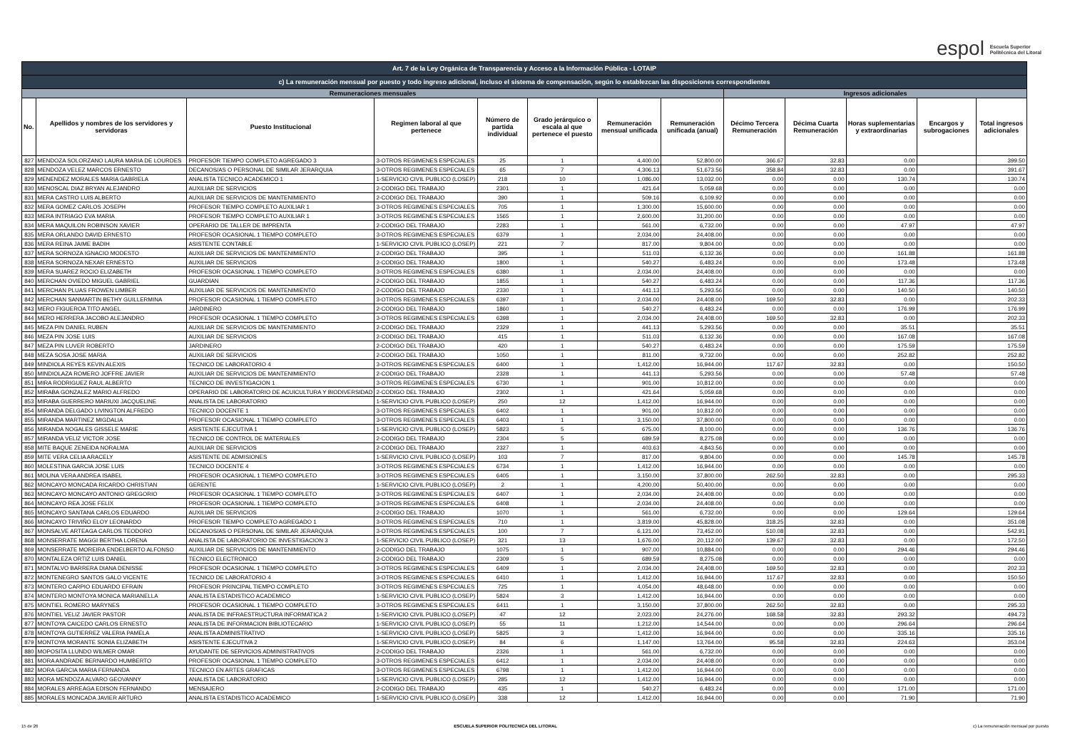espol Escuela Superior
Politécnica del Litoral
| Art. 7 de la Ley Orgánica de Transparencia y Acceso a la Información Pública - LOTAIP | | | | | | | | | | | | |
| --- | --- | --- | --- | --- | --- | --- | --- | --- | --- | --- | --- | --- |
| c) La remuneración mensual por puesto y todo ingreso adicional, incluso el sistema de compensación, según lo establezcan las disposiciones correspondientes | | | | | | | | | | | | |
| Remuneraciones mensuales | | | | | | | | Ingresos adicionales | | | | |
| No. | Apellidos y nombres de los servidores y servidoras | Puesto Institucional | Regimen laboral al que pertenece | Número de partida individual | Grado jerárquico o escala al que pertenece el puesto | Remuneración mensual unificada | Remuneración unificada (anual) | Décimo Tercera Remuneración | Décima Cuarta Remuneración | Horas suplementarias y extraordinarias | Encargos y subrogaciones | Total ingresos adicionales |
| 827 | MENDOZA SOLORZANO LAURA MARIA DE LOURDES | PROFESOR TIEMPO COMPLETO AGREGADO 3 | 3-OTROS REGIMENES ESPECIALES | 25 | 1 | 4,400.00 | 52,800.00 | 366.67 | 32.83 | 0.00 | | 399.50 |
| 828 | MENDOZA VELEZ MARCOS ERNESTO | DECANOS/AS O PERSONAL DE SIMILAR JERARQUIA | 3-OTROS REGIMENES ESPECIALES | 65 | 7 | 4,306.13 | 51,673.56 | 358.84 | 32.83 | 0.00 | | 391.67 |
| 829 | MENENDEZ MORALES MARIA GABRIELA | ANALISTA TECNICO ACADEMICO 1 | 1-SERVICIO CIVIL PUBLICO (LOSEP) | 218 | 10 | 1,086.00 | 13,032.00 | 0.00 | 0.00 | 130.74 | | 130.74 |
| 830 | MENOSCAL DIAZ BRYAN ALEJANDRO | AUXILIAR DE SERVICIOS | 2-CODIGO DEL TRABAJO | 2301 | 1 | 421.64 | 5,059.68 | 0.00 | 0.00 | 0.00 | | 0.00 |
| 831 | MERA CASTRO LUIS ALBERTO | AUXILIAR DE SERVICIOS DE MANTENIMIENTO | 2-CODIGO DEL TRABAJO | 390 | 1 | 509.16 | 6,109.92 | 0.00 | 0.00 | 0.00 | | 0.00 |
| 832 | MERA GOMEZ CARLOS JOSEPH | PROFESOR TIEMPO COMPLETO AUXILIAR 1 | 3-OTROS REGIMENES ESPECIALES | 705 | 1 | 1,300.00 | 15,600.00 | 0.00 | 0.00 | 0.00 | | 0.00 |
| 833 | MERA INTRIAGO EVA MARIA | PROFESOR TIEMPO COMPLETO AUXILIAR 1 | 3-OTROS REGIMENES ESPECIALES | 1565 | 1 | 2,600.00 | 31,200.00 | 0.00 | 0.00 | 0.00 | | 0.00 |
| 834 | MERA MAQUILON ROBINSON XAVIER | OPERARIO DE TALLER DE IMPRENTA | 2-CODIGO DEL TRABAJO | 2283 | 1 | 561.00 | 6,732.00 | 0.00 | 0.00 | 47.97 | | 47.97 |
| 835 | MERA ORLANDO DAVID ERNESTO | PROFESOR OCASIONAL 1 TIEMPO COMPLETO | 3-OTROS REGIMENES ESPECIALES | 6379 | 1 | 2,034.00 | 24,408.00 | 0.00 | 0.00 | 0.00 | | 0.00 |
| 836 | MERA REINA JAIME BADIH | ASISTENTE CONTABLE | 1-SERVICIO CIVIL PUBLICO (LOSEP) | 221 | 7 | 817.00 | 9,804.00 | 0.00 | 0.00 | 0.00 | | 0.00 |
| 837 | MERA SORNOZA IGNACIO MODESTO | AUXILIAR DE SERVICIOS DE MANTENIMIENTO | 2-CODIGO DEL TRABAJO | 395 | 1 | 511.03 | 6,132.36 | 0.00 | 0.00 | 161.88 | | 161.88 |
| 838 | MERA SORNOZA NEXAR ERNESTO | AUXILIAR DE SERVICIOS | 2-CODIGO DEL TRABAJO | 1800 | 1 | 540.27 | 6,483.24 | 0.00 | 0.00 | 173.48 | | 173.48 |
| 839 | MERA SUAREZ ROCIO ELIZABETH | PROFESOR OCASIONAL 1 TIEMPO COMPLETO | 3-OTROS REGIMENES ESPECIALES | 6380 | 1 | 2,034.00 | 24,408.00 | 0.00 | 0.00 | 0.00 | | 0.00 |
| 840 | MERCHAN OVIEDO MIGUEL GABRIEL | GUARDIAN | 2-CODIGO DEL TRABAJO | 1855 | 1 | 540.27 | 6,483.24 | 0.00 | 0.00 | 117.36 | | 117.36 |
| 841 | MERCHAN PLUAS FROWEN LIMBER | AUXILIAR DE SERVICIOS DE MANTENIMIENTO | 2-CODIGO DEL TRABAJO | 2330 | 1 | 441.13 | 5,293.56 | 0.00 | 0.00 | 140.50 | | 140.50 |
| 842 | MERCHAN SANMARTIN BETHY GUILLERMINA | PROFESOR OCASIONAL 1 TIEMPO COMPLETO | 3-OTROS REGIMENES ESPECIALES | 6397 | 1 | 2,034.00 | 24,408.00 | 169.50 | 32.83 | 0.00 | | 202.33 |
| 843 | MERO FIGUEROA TITO ANGEL | JARDINERO | 2-CODIGO DEL TRABAJO | 1860 | 1 | 540.27 | 6,483.24 | 0.00 | 0.00 | 176.99 | | 176.99 |
| 844 | MERO HERRERA JACOBO ALEJANDRO | PROFESOR OCASIONAL 1 TIEMPO COMPLETO | 3-OTROS REGIMENES ESPECIALES | 6398 | 1 | 2,034.00 | 24,408.00 | 169.50 | 32.83 | 0.00 | | 202.33 |
| 845 | MEZA PIN DANIEL RUBEN | AUXILIAR DE SERVICIOS DE MANTENIMIENTO | 2-CODIGO DEL TRABAJO | 2329 | 1 | 441.13 | 5,293.56 | 0.00 | 0.00 | 35.51 | | 35.51 |
| 846 | MEZA PIN JOSE LUIS | AUXILIAR DE SERVICIOS | 2-CODIGO DEL TRABAJO | 415 | 1 | 511.03 | 6,132.36 | 0.00 | 0.00 | 167.08 | | 167.08 |
| 847 | MEZA PIN LUVER ROBERTO | JARDINERO | 2-CODIGO DEL TRABAJO | 420 | 1 | 540.27 | 6,483.24 | 0.00 | 0.00 | 175.59 | | 175.59 |
| 848 | MEZA SOSA JOSE MARIA | AUXILIAR DE SERVICIOS | 2-CODIGO DEL TRABAJO | 1050 | 1 | 811.00 | 9,732.00 | 0.00 | 0.00 | 252.82 | | 252.82 |
| 849 | MINDIOLA REYES KEVIN ALEXIS | TECNICO DE LABORATORIO 4 | 3-OTROS REGIMENES ESPECIALES | 6400 | 1 | 1,412.00 | 16,944.00 | 117.67 | 32.83 | 0.00 | | 150.50 |
| 850 | MINDIOLAZA ROMERO JOFFRE JAVIER | AUXILIAR DE SERVICIOS DE MANTENIMIENTO | 2-CODIGO DEL TRABAJO | 2328 | 1 | 441.13 | 5,293.56 | 0.00 | 0.00 | 57.48 | | 57.48 |
| 851 | MIRA RODRIGUEZ RAUL ALBERTO | TECNICO DE INVESTIGACION 1 | 3-OTROS REGIMENES ESPECIALES | 6730 | 1 | 901.00 | 10,812.00 | 0.00 | 0.00 | 0.00 | | 0.00 |
| 852 | MIRABA GONZALEZ MARIO ALFREDO | OPERARIO DE LABORATORIO DE ACUICULTURA Y BIODIVERSIDAD | 2-CODIGO DEL TRABAJO | 2302 | 1 | 421.64 | 5,059.68 | 0.00 | 0.00 | 0.00 | | 0.00 |
| 853 | MIRABA GUERRERO MARIUXI JACQUELINE | ANALISTA DE LABORATORIO | 1-SERVICIO CIVIL PUBLICO (LOSEP) | 250 | 12 | 1,412.00 | 16,944.00 | 0.00 | 0.00 | 0.00 | | 0.00 |
| 854 | MIRANDA DELGADO LIVINGTON ALFREDO | TECNICO DOCENTE 1 | 3-OTROS REGIMENES ESPECIALES | 6402 | 1 | 901.00 | 10,812.00 | 0.00 | 0.00 | 0.00 | | 0.00 |
| 855 | MIRANDA MARTINEZ MIGDALIA | PROFESOR OCASIONAL 1 TIEMPO COMPLETO | 3-OTROS REGIMENES ESPECIALES | 6403 | 1 | 3,150.00 | 37,800.00 | 0.00 | 0.00 | 0.00 | | 0.00 |
| 856 | MIRANDA NOGALES GISSELE MARIE | ASISTENTE EJECUTIVA 1 | 1-SERVICIO CIVIL PUBLICO (LOSEP) | 5823 | 5 | 675.00 | 8,100.00 | 0.00 | 0.00 | 136.76 | | 136.76 |
| 857 | MIRANDA VELIZ VICTOR JOSE | TECNICO DE CONTROL DE MATERIALES | 2-CODIGO DEL TRABAJO | 2304 | 5 | 689.59 | 8,275.08 | 0.00 | 0.00 | 0.00 | | 0.00 |
| 858 | MITE BAQUE ZENEIDA NORALMA | AUXILIAR DE SERVICIOS | 2-CODIGO DEL TRABAJO | 2327 | 1 | 403.63 | 4,843.56 | 0.00 | 0.00 | 0.00 | | 0.00 |
| 859 | MITE VERA CELIA ARACELY | ASISTENTE DE ADMISIONES | 1-SERVICIO CIVIL PUBLICO (LOSEP) | 103 | 7 | 817.00 | 9,804.00 | 0.00 | 0.00 | 145.78 | | 145.78 |
| 860 | MOLESTINA GARCIA JOSE LUIS | TECNICO DOCENTE 4 | 3-OTROS REGIMENES ESPECIALES | 6734 | 1 | 1,412.00 | 16,944.00 | 0.00 | 0.00 | 0.00 | | 0.00 |
| 861 | MOLINA VERA ANDREA ISABEL | PROFESOR OCASIONAL 1 TIEMPO COMPLETO | 3-OTROS REGIMENES ESPECIALES | 6405 | 1 | 3,150.00 | 37,800.00 | 262.50 | 32.83 | 0.00 | | 295.33 |
| 862 | MONCAYO MONCADA RICARDO CHRISTIAN | GERENTE | 1-SERVICIO CIVIL PUBLICO (LOSEP) | 2 | 1 | 4,200.00 | 50,400.00 | 0.00 | 0.00 | 0.00 | | 0.00 |
| 863 | MONCAYO MONCAYO ANTONIO GREGORIO | PROFESOR OCASIONAL 1 TIEMPO COMPLETO | 3-OTROS REGIMENES ESPECIALES | 6407 | 1 | 2,034.00 | 24,408.00 | 0.00 | 0.00 | 0.00 | | 0.00 |
| 864 | MONCAYO REA JOSE FELIX | PROFESOR OCASIONAL 1 TIEMPO COMPLETO | 3-OTROS REGIMENES ESPECIALES | 6408 | 1 | 2,034.00 | 24,408.00 | 0.00 | 0.00 | 0.00 | | 0.00 |
| 865 | MONCAYO SANTANA CARLOS EDUARDO | AUXILIAR DE SERVICIOS | 2-CODIGO DEL TRABAJO | 1070 | 1 | 561.00 | 6,732.00 | 0.00 | 0.00 | 129.64 | | 129.64 |
| 866 | MONCAYO TRIVIÑO ELOY LEONARDO | PROFESOR TIEMPO COMPLETO AGREGADO 1 | 3-OTROS REGIMENES ESPECIALES | 710 | 1 | 3,819.00 | 45,828.00 | 318.25 | 32.83 | 0.00 | | 351.08 |
| 867 | MONSALVE ARTEAGA CARLOS TEODORO | DECANOS/AS O PERSONAL DE SIMILAR JERARQUIA | 3-OTROS REGIMENES ESPECIALES | 100 | 7 | 6,121.00 | 73,452.00 | 510.08 | 32.83 | 0.00 | | 542.91 |
| 868 | MONSERRATE MAGGI BERTHA LORENA | ANALISTA DE LABORATORIO DE INVESTIGACION 3 | 1-SERVICIO CIVIL PUBLICO (LOSEP) | 321 | 13 | 1,676.00 | 20,112.00 | 139.67 | 32.83 | 0.00 | | 172.50 |
| 869 | MONSERRATE MOREIRA ENDELBERTO ALFONSO | AUXILIAR DE SERVICIOS DE MANTENIMIENTO | 2-CODIGO DEL TRABAJO | 1075 | 1 | 907.00 | 10,884.00 | 0.00 | 0.00 | 294.46 | | 294.46 |
| 870 | MONTALEZA ORTIZ LUIS DANIEL | TECNICO ELECTRONICO | 2-CODIGO DEL TRABAJO | 2309 | 5 | 689.59 | 8,275.08 | 0.00 | 0.00 | 0.00 | | 0.00 |
| 871 | MONTALVO BARRERA DIANA DENISSE | PROFESOR OCASIONAL 1 TIEMPO COMPLETO | 3-OTROS REGIMENES ESPECIALES | 6409 | 1 | 2,034.00 | 24,408.00 | 169.50 | 32.83 | 0.00 | | 202.33 |
| 872 | MONTENEGRO SANTOS GALO VICENTE | TECNICO DE LABORATORIO 4 | 3-OTROS REGIMENES ESPECIALES | 6410 | 1 | 1,412.00 | 16,944.00 | 117.67 | 32.83 | 0.00 | | 150.50 |
| 873 | MONTERO CARPIO EDUARDO EFRAIN | PROFESOR PRINCIPAL TIEMPO COMPLETO | 3-OTROS REGIMENES ESPECIALES | 725 | 1 | 4,054.00 | 48,648.00 | 0.00 | 0.00 | 0.00 | | 0.00 |
| 874 | MONTERO MONTOYA MONICA MARIANELLA | ANALISTA ESTADISTICO ACADEMICO | 1-SERVICIO CIVIL PUBLICO (LOSEP) | 5824 | 3 | 1,412.00 | 16,944.00 | 0.00 | 0.00 | 0.00 | | 0.00 |
| 875 | MONTIEL ROMERO MARYNES | PROFESOR OCASIONAL 1 TIEMPO COMPLETO | 3-OTROS REGIMENES ESPECIALES | 6411 | 1 | 3,150.00 | 37,800.00 | 262.50 | 32.83 | 0.00 | | 295.33 |
| 876 | MONTIEL VELIZ JAVIER PASTOR | ANALISTA DE INFRAESTRUCTURA INFORMATICA 2 | 1-SERVICIO CIVIL PUBLICO (LOSEP) | 47 | 12 | 2,023.00 | 24,276.00 | 168.58 | 32.83 | 293.32 | | 494.73 |
| 877 | MONTOYA CAICEDO CARLOS ERNESTO | ANALISTA DE INFORMACION BIBLIOTECARIO | 1-SERVICIO CIVIL PUBLICO (LOSEP) | 55 | 11 | 1,212.00 | 14,544.00 | 0.00 | 0.00 | 296.64 | | 296.64 |
| 878 | MONTOYA GUTIERREZ VALERIA PAMELA | ANALISTA ADMINISTRATIVO | 1-SERVICIO CIVIL PUBLICO (LOSEP) | 5825 | 3 | 1,412.00 | 16,944.00 | 0.00 | 0.00 | 335.16 | | 335.16 |
| 879 | MONTOYA MORANTE SONIA ELIZABETH | ASISTENTE EJECUTIVA 2 | 1-SERVICIO CIVIL PUBLICO (LOSEP) | 84 | 6 | 1,147.00 | 13,764.00 | 95.58 | 32.83 | 224.63 | | 353.04 |
| 880 | MOPOSITA LLUNDO WILMER OMAR | AYUDANTE DE SERVICIOS ADMINISTRATIVOS | 2-CODIGO DEL TRABAJO | 2326 | 1 | 561.00 | 6,732.00 | 0.00 | 0.00 | 0.00 | | 0.00 |
| 881 | MORA ANDRADE BERNARDO HUMBERTO | PROFESOR OCASIONAL 1 TIEMPO COMPLETO | 3-OTROS REGIMENES ESPECIALES | 6412 | 1 | 2,034.00 | 24,408.00 | 0.00 | 0.00 | 0.00 | | 0.00 |
| 882 | MORA GARCIA MARIA FERNANDA | TECNICO EN ARTES GRAFICAS | 3-OTROS REGIMENES ESPECIALES | 6798 | 1 | 1,412.00 | 16,944.00 | 0.00 | 0.00 | 0.00 | | 0.00 |
| 883 | MORA MENDOZA ALVARO GEOVANNY | ANALISTA DE LABORATORIO | 1-SERVICIO CIVIL PUBLICO (LOSEP) | 285 | 12 | 1,412.00 | 16,944.00 | 0.00 | 0.00 | 0.00 | | 0.00 |
| 884 | MORALES ARREAGA EDISON FERNANDO | MENSAJERO | 2-CODIGO DEL TRABAJO | 435 | 1 | 540.27 | 6,483.24 | 0.00 | 0.00 | 171.00 | | 171.00 |
| 885 | MORALES MONCADA JAVIER ARTURO | ANALISTA ESTADISTICO ACADEMICO | 1-SERVICIO CIVIL PUBLICO (LOSEP) | 338 | 12 | 1,412.00 | 16,944.00 | 0.00 | 0.00 | 71.90 | | 71.90 |
15 de 26 ESCUELA SUPERIOR POLITECNICA DEL LITORAL c) La remuneración mensual por puesto